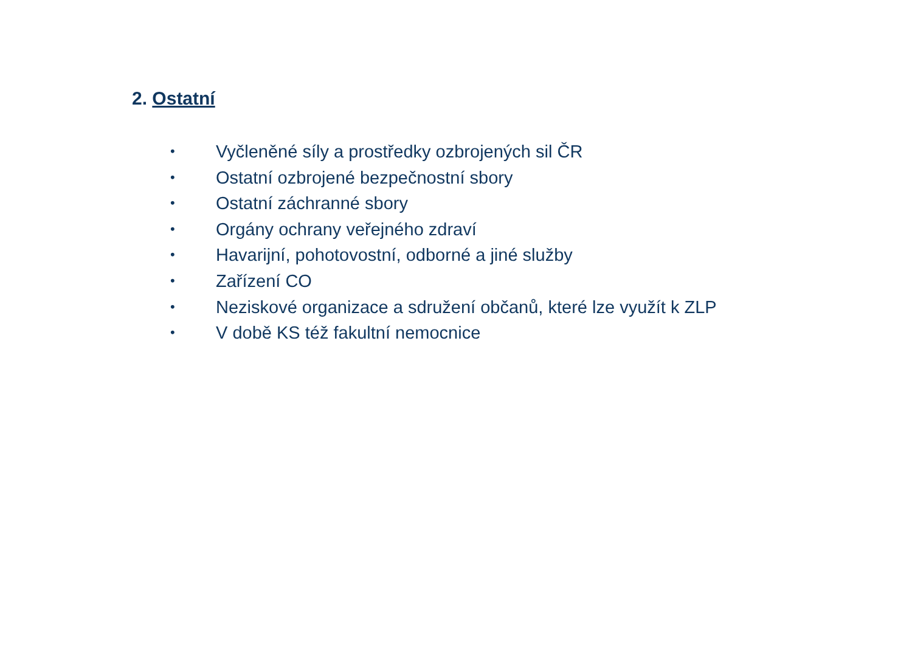2. Ostatní
• Vyčleněné síly a prostředky ozbrojených sil ČR
• Ostatní ozbrojené bezpečnostní sbory
• Ostatní záchranné sbory
• Orgány ochrany veřejného zdraví
• Havarijní, pohotovostní, odborné a jiné služby
• Zařízení CO
• Neziskové organizace a sdružení občanů, které lze využít k ZLP
• V době KS též fakultní nemocnice